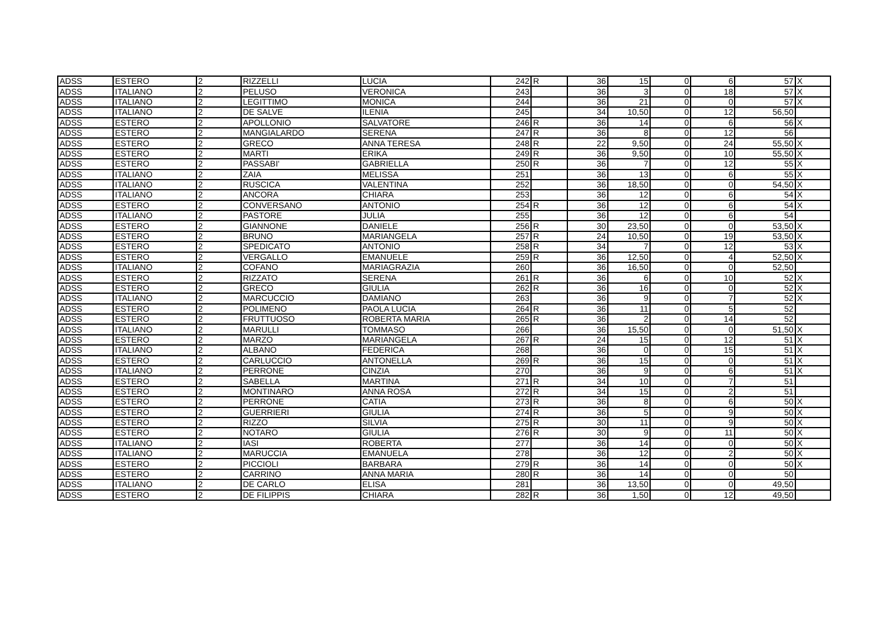| ADSS | ESTERO | 2 | RIZZELLI | LUCIA | 242 | R | 36 | 15 | 0 | 6 | 57 | X |
| ADSS | ITALIANO | 2 | PELUSO | VERONICA | 243 | | 36 | 3 | 0 | 18 | 57 | X |
| ADSS | ITALIANO | 2 | LEGITTIMO | MONICA | 244 | | 36 | 21 | 0 | 0 | 57 | X |
| ADSS | ITALIANO | 2 | DE SALVE | ILENIA | 245 | | 34 | 10,50 | 0 | 12 | 56,50 | |
| ADSS | ESTERO | 2 | APOLLONIO | SALVATORE | 246 | R | 36 | 14 | 0 | 6 | 56 | X |
| ADSS | ESTERO | 2 | MANGIALARDO | SERENA | 247 | R | 36 | 8 | 0 | 12 | 56 | |
| ADSS | ESTERO | 2 | GRECO | ANNA TERESA | 248 | R | 22 | 9,50 | 0 | 24 | 55,50 | X |
| ADSS | ESTERO | 2 | MARTI | ERIKA | 249 | R | 36 | 9,50 | 0 | 10 | 55,50 | X |
| ADSS | ESTERO | 2 | PASSABI' | GABRIELLA | 250 | R | 36 | 7 | 0 | 12 | 55 | X |
| ADSS | ITALIANO | 2 | ZAIA | MELISSA | 251 | | 36 | 13 | 0 | 6 | 55 | X |
| ADSS | ITALIANO | 2 | RUSCICA | VALENTINA | 252 | | 36 | 18,50 | 0 | 0 | 54,50 | X |
| ADSS | ITALIANO | 2 | ANCORA | CHIARA | 253 | | 36 | 12 | 0 | 6 | 54 | X |
| ADSS | ESTERO | 2 | CONVERSANO | ANTONIO | 254 | R | 36 | 12 | 0 | 6 | 54 | X |
| ADSS | ITALIANO | 2 | PASTORE | JULIA | 255 | | 36 | 12 | 0 | 6 | 54 | |
| ADSS | ESTERO | 2 | GIANNONE | DANIELE | 256 | R | 30 | 23,50 | 0 | 0 | 53,50 | X |
| ADSS | ESTERO | 2 | BRUNO | MARIANGELA | 257 | R | 24 | 10,50 | 0 | 19 | 53,50 | X |
| ADSS | ESTERO | 2 | SPEDICATO | ANTONIO | 258 | R | 34 | 7 | 0 | 12 | 53 | X |
| ADSS | ESTERO | 2 | VERGALLO | EMANUELE | 259 | R | 36 | 12,50 | 0 | 4 | 52,50 | X |
| ADSS | ITALIANO | 2 | COFANO | MARIAGRAZIA | 260 | | 36 | 16,50 | 0 | 0 | 52,50 | |
| ADSS | ESTERO | 2 | RIZZATO | SERENA | 261 | R | 36 | 6 | 0 | 10 | 52 | X |
| ADSS | ESTERO | 2 | GRECO | GIULIA | 262 | R | 36 | 16 | 0 | 0 | 52 | X |
| ADSS | ITALIANO | 2 | MARCUCCIO | DAMIANO | 263 | | 36 | 9 | 0 | 7 | 52 | X |
| ADSS | ESTERO | 2 | POLIMENO | PAOLA LUCIA | 264 | R | 36 | 11 | 0 | 5 | 52 | |
| ADSS | ESTERO | 2 | FRUTTUOSO | ROBERTA MARIA | 265 | R | 36 | 2 | 0 | 14 | 52 | |
| ADSS | ITALIANO | 2 | MARULLI | TOMMASO | 266 | | 36 | 15,50 | 0 | 0 | 51,50 | X |
| ADSS | ESTERO | 2 | MARZO | MARIANGELA | 267 | R | 24 | 15 | 0 | 12 | 51 | X |
| ADSS | ITALIANO | 2 | ALBANO | FEDERICA | 268 | | 36 | 0 | 0 | 15 | 51 | X |
| ADSS | ESTERO | 2 | CARLUCCIO | ANTONELLA | 269 | R | 36 | 15 | 0 | 0 | 51 | X |
| ADSS | ITALIANO | 2 | PERRONE | CINZIA | 270 | | 36 | 9 | 0 | 6 | 51 | X |
| ADSS | ESTERO | 2 | SABELLA | MARTINA | 271 | R | 34 | 10 | 0 | 7 | 51 | |
| ADSS | ESTERO | 2 | MONTINARO | ANNA ROSA | 272 | R | 34 | 15 | 0 | 2 | 51 | |
| ADSS | ESTERO | 2 | PERRONE | CATIA | 273 | R | 36 | 8 | 0 | 6 | 50 | X |
| ADSS | ESTERO | 2 | GUERRIERI | GIULIA | 274 | R | 36 | 5 | 0 | 9 | 50 | X |
| ADSS | ESTERO | 2 | RIZZO | SILVIA | 275 | R | 30 | 11 | 0 | 9 | 50 | X |
| ADSS | ESTERO | 2 | NOTARO | GIULIA | 276 | R | 30 | 9 | 0 | 11 | 50 | X |
| ADSS | ITALIANO | 2 | IASI | ROBERTA | 277 | | 36 | 14 | 0 | 0 | 50 | X |
| ADSS | ITALIANO | 2 | MARUCCIA | EMANUELA | 278 | | 36 | 12 | 0 | 2 | 50 | X |
| ADSS | ESTERO | 2 | PICCIOLI | BARBARA | 279 | R | 36 | 14 | 0 | 0 | 50 | X |
| ADSS | ESTERO | 2 | CARRINO | ANNA MARIA | 280 | R | 36 | 14 | 0 | 0 | 50 | |
| ADSS | ITALIANO | 2 | DE CARLO | ELISA | 281 | | 36 | 13,50 | 0 | 0 | 49,50 | |
| ADSS | ESTERO | 2 | DE FILIPPIS | CHIARA | 282 | R | 36 | 1,50 | 0 | 12 | 49,50 | |